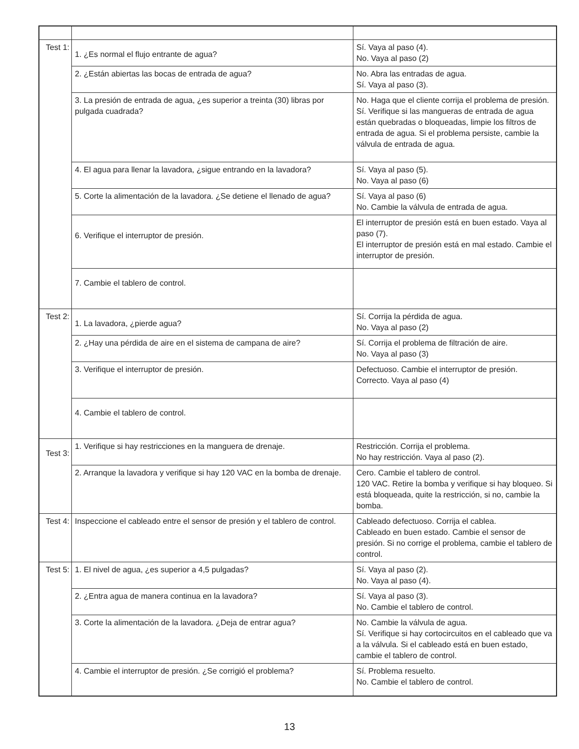| Test 1: | 1. ¿Es normal el flujo entrante de agua? | Sí. Vaya al paso (4). No. Vaya al paso (2) |
| | 2. ¿Están abiertas las bocas de entrada de agua? | No. Abra las entradas de agua. Sí. Vaya al paso (3). |
| | 3. La presión de entrada de agua, ¿es superior a treinta (30) libras por pulgada cuadrada? | No. Haga que el cliente corrija el problema de presión. Sí. Verifique si las mangueras de entrada de agua están quebradas o bloqueadas, limpie los filtros de entrada de agua. Si el problema persiste, cambie la válvula de entrada de agua. |
| | 4. El agua para llenar la lavadora, ¿sigue entrando en la lavadora? | Sí. Vaya al paso (5). No. Vaya al paso (6) |
| | 5. Corte la alimentación de la lavadora. ¿Se detiene el llenado de agua? | Sí. Vaya al paso (6) No. Cambie la válvula de entrada de agua. |
| | 6. Verifique el interruptor de presión. | El interruptor de presión está en buen estado. Vaya al paso (7). El interruptor de presión está en mal estado. Cambie el interruptor de presión. |
| | 7. Cambie el tablero de control. | |
| Test 2: | 1. La lavadora, ¿pierde agua? | Sí. Corrija la pérdida de agua. No. Vaya al paso (2) |
| | 2. ¿Hay una pérdida de aire en el sistema de campana de aire? | Sí. Corrija el problema de filtración de aire. No. Vaya al paso (3) |
| | 3. Verifique el interruptor de presión. | Defectuoso. Cambie el interruptor de presión. Correcto. Vaya al paso (4) |
| | 4. Cambie el tablero de control. | |
| Test 3: | 1. Verifique si hay restricciones en la manguera de drenaje. | Restricción. Corrija el problema. No hay restricción. Vaya al paso (2). |
| | 2. Arranque la lavadora y verifique si hay 120 VAC en la bomba de drenaje. | Cero. Cambie el tablero de control. 120 VAC. Retire la bomba y verifique si hay bloqueo. Si está bloqueada, quite la restricción, si no, cambie la bomba. |
| Test 4: | Inspeccione el cableado entre el sensor de presión y el tablero de control. | Cableado defectuoso. Corrija el cablea. Cableado en buen estado. Cambie el sensor de presión. Si no corrige el problema, cambie el tablero de control. |
| Test 5: | 1. El nivel de agua, ¿es superior a 4,5 pulgadas? | Sí. Vaya al paso (2). No. Vaya al paso (4). |
| | 2. ¿Entra agua de manera continua en la lavadora? | Sí. Vaya al paso (3). No. Cambie el tablero de control. |
| | 3. Corte la alimentación de la lavadora. ¿Deja de entrar agua? | No. Cambie la válvula de agua. Sí. Verifique si hay cortocircuitos en el cableado que va a la válvula. Si el cableado está en buen estado, cambie el tablero de control. |
| | 4. Cambie el interruptor de presión. ¿Se corrigió el problema? | Sí. Problema resuelto. No. Cambie el tablero de control. |
13